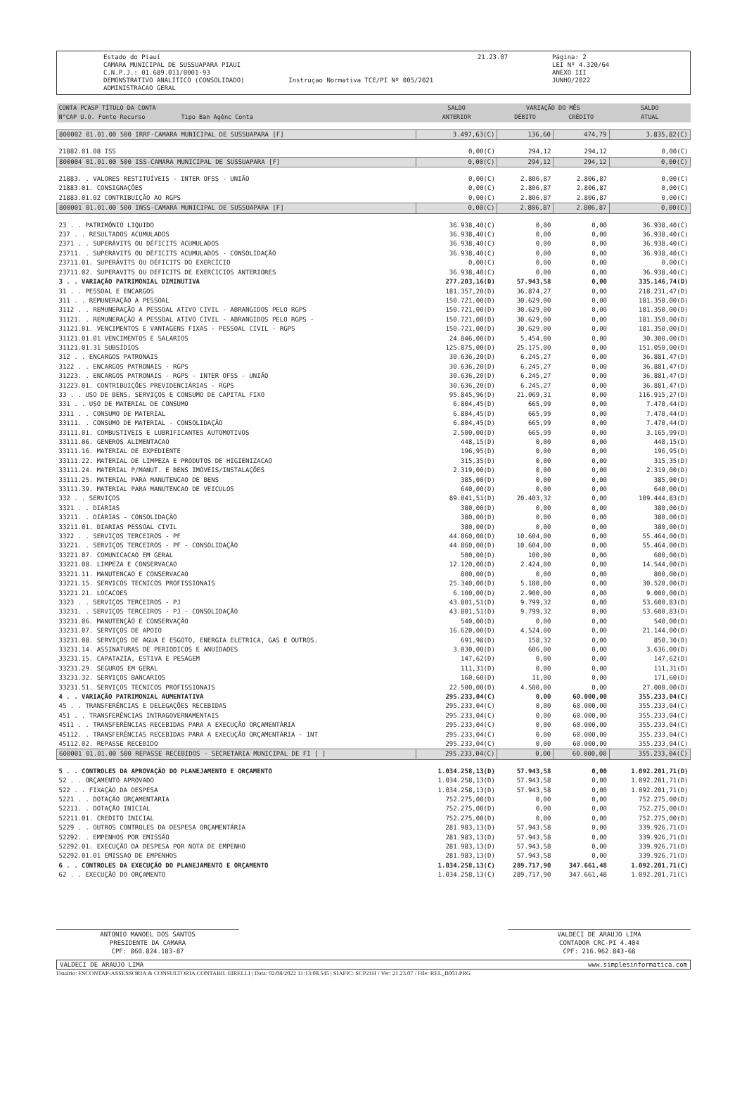Estado do Piauí
CAMARA MUNICIPAL DE SUSSUAPARA PIAUI
C.N.P.J.: 01.689.011/0001-93
DEMONSTRATIVO ANALÍTICO (CONSOLIDADO)
ADMINISTRACAO GERAL
Instruçao Normativa TCE/PI Nº 005/2021
21.23.07 Página: 2
LEI Nº 4.320/64
ANEXO III
JUNHO/2022
| CONTA PCASP TÍTULO DA CONTA N°CAP U.O. Fonte Recurso Tipo Ban Agênc Conta | SALDO ANTERIOR | VARIAÇÃO DO MÊS | | SALDO ATUAL |
| --- | --- | --- | --- | --- |
| | | DÉBITO | CRÉDITO | |
| 800002 01.01.00 500 IRRF-CAMARA MUNICIPAL DE SUSSUAPARA [F] | 3.497,63(C) | 136,60 | 474,79 | 3.835,82(C) |
| 21882.01.08 ISS | 0,00(C) | 294,12 | 294,12 | 0,00(C) |
| 800004 01.01.00 500 ISS-CAMARA MUNICIPAL DE SUSSUAPARA [F] | 0,00(C) | 294,12 | 294,12 | 0,00(C) |
| 21883. . VALORES RESTITUÍVEIS - INTER OFSS - UNIÃO | 0,00(C) | 2.806,87 | 2.806,87 | 0,00(C) |
| 21883.01. CONSIGNAÇÕES | 0,00(C) | 2.806,87 | 2.806,87 | 0,00(C) |
| 21883.01.02 CONTRIBUIÇÃO AO RGPS | 0,00(C) | 2.806,87 | 2.806,87 | 0,00(C) |
| 800001 01.01.00 500 INSS-CAMARA MUNICIPAL DE SUSSUAPARA [F] | 0,00(C) | 2.806,87 | 2.806,87 | 0,00(C) |
| 23 . . PATRIMÔNIO LIQUIDO | 36.938,40(C) | 0,00 | 0,00 | 36.938,40(C) |
| 237 . . RESULTADOS ACUMULADOS | 36.938,40(C) | 0,00 | 0,00 | 36.938,40(C) |
| 2371 . . SUPERÁVITS OU DÉFICITS ACUMULADOS | 36.938,40(C) | 0,00 | 0,00 | 36.938,40(C) |
| 23711. . SUPERÁVITS OU DÉFICITS ACUMULADOS - CONSOLIDAÇÃO | 36.938,40(C) | 0,00 | 0,00 | 36.938,40(C) |
| 23711.01. SUPERÁVITS OU DÉFICITS DO EXERCÍCIO | 0,00(C) | 0,00 | 0,00 | 0,00(C) |
| 23711.02. SUPERAVITS OU DEFICITS DE EXERCICIOS ANTERIORES | 36.938,40(C) | 0,00 | 0,00 | 36.938,40(C) |
| 3 . . VARIAÇÃO PATRIMONIAL DIMINUTIVA | 277.203,16(D) | 57.943,58 | 0,00 | 335.146,74(D) |
| 31 . . PESSOAL E ENCARGOS | 181.357,20(D) | 36.874,27 | 0,00 | 218.231,47(D) |
| 311 . . REMUNERAÇÃO A PESSOAL | 150.721,00(D) | 30.629,00 | 0,00 | 181.350,00(D) |
| 3112 . . REMUNERAÇÃO A PESSOAL ATIVO CIVIL - ABRANGIDOS PELO RGPS | 150.721,00(D) | 30.629,00 | 0,00 | 181.350,00(D) |
| 31121. . REMUNERAÇÃO A PESSOAL ATIVO CIVIL - ABRANGIDOS PELO RGPS - | 150.721,00(D) | 30.629,00 | 0,00 | 181.350,00(D) |
| 31121.01. VENCIMENTOS E VANTAGENS FIXAS - PESSOAL CIVIL - RGPS | 150.721,00(D) | 30.629,00 | 0,00 | 181.350,00(D) |
| 31121.01.01 VENCIMENTOS E SALARIOS | 24.846,00(D) | 5.454,00 | 0,00 | 30.300,00(D) |
| 31121.01.31 SUBSÍDIOS | 125.875,00(D) | 25.175,00 | 0,00 | 151.050,00(D) |
| 312 . . ENCARGOS PATRONAIS | 30.636,20(D) | 6.245,27 | 0,00 | 36.881,47(D) |
| 3122 . . ENCARGOS PATRONAIS - RGPS | 30.636,20(D) | 6.245,27 | 0,00 | 36.881,47(D) |
| 31223. . ENCARGOS PATRONAIS - RGPS - INTER OFSS - UNIÃO | 30.636,20(D) | 6.245,27 | 0,00 | 36.881,47(D) |
| 31223.01. CONTRIBUIÇÕES PREVIDENCIÁRIAS - RGPS | 30.636,20(D) | 6.245,27 | 0,00 | 36.881,47(D) |
| 33 . . USO DE BENS, SERVIÇOS E CONSUMO DE CAPITAL FIXO | 95.845,96(D) | 21.069,31 | 0,00 | 116.915,27(D) |
| 331 . . USO DE MATERIAL DE CONSUMO | 6.804,45(D) | 665,99 | 0,00 | 7.470,44(D) |
| 3311 . . CONSUMO DE MATERIAL | 6.804,45(D) | 665,99 | 0,00 | 7.470,44(D) |
| 33111. . CONSUMO DE MATERIAL - CONSOLIDAÇÃO | 6.804,45(D) | 665,99 | 0,00 | 7.470,44(D) |
| 33111.01. COMBUSTIVEIS E LUBRIFICANTES AUTOMOTIVOS | 2.500,00(D) | 665,99 | 0,00 | 3.165,99(D) |
| 33111.06. GENEROS ALIMENTACAO | 448,15(D) | 0,00 | 0,00 | 448,15(D) |
| 33111.16. MATERIAL DE EXPEDIENTE | 196,95(D) | 0,00 | 0,00 | 196,95(D) |
| 33111.22. MATERIAL DE LIMPEZA E PRODUTOS DE HIGIENIZACAO | 315,35(D) | 0,00 | 0,00 | 315,35(D) |
| 33111.24. MATERIAL P/MANUT. E BENS IMÓVEIS/INSTALAÇÕES | 2.319,00(D) | 0,00 | 0,00 | 2.319,00(D) |
| 33111.25. MATERIAL PARA MANUTENCAO DE BENS | 385,00(D) | 0,00 | 0,00 | 385,00(D) |
| 33111.39. MATERIAL PARA MANUTENCAO DE VEICULOS | 640,00(D) | 0,00 | 0,00 | 640,00(D) |
| 332 . . SERVIÇOS | 89.041,51(D) | 20.403,32 | 0,00 | 109.444,83(D) |
| 3321 . . DIÁRIAS | 380,00(D) | 0,00 | 0,00 | 380,00(D) |
| 33211. . DIÁRIAS - CONSOLIDAÇÃO | 380,00(D) | 0,00 | 0,00 | 380,00(D) |
| 33211.01. DIARIAS PESSOAL CIVIL | 380,00(D) | 0,00 | 0,00 | 380,00(D) |
| 3322 . . SERVIÇOS TERCEIROS - PF | 44.860,00(D) | 10.604,00 | 0,00 | 55.464,00(D) |
| 33221. . SERVIÇOS TERCEIROS - PF - CONSOLIDAÇÃO | 44.860,00(D) | 10.604,00 | 0,00 | 55.464,00(D) |
| 33221.07. COMUNICACAO EM GERAL | 500,00(D) | 100,00 | 0,00 | 600,00(D) |
| 33221.08. LIMPEZA E CONSERVACAO | 12.120,00(D) | 2.424,00 | 0,00 | 14.544,00(D) |
| 33221.11. MANUTENCAO E CONSERVACAO | 800,00(D) | 0,00 | 0,00 | 800,00(D) |
| 33221.15. SERVICOS TECNICOS PROFISSIONAIS | 25.340,00(D) | 5.180,00 | 0,00 | 30.520,00(D) |
| 33221.21. LOCACOES | 6.100,00(D) | 2.900,00 | 0,00 | 9.000,00(D) |
| 3323 . . SERVIÇOS TERCEIROS - PJ | 43.801,51(D) | 9.799,32 | 0,00 | 53.600,83(D) |
| 33231. . SERVIÇOS TERCEIROS - PJ - CONSOLIDAÇÃO | 43.801,51(D) | 9.799,32 | 0,00 | 53.600,83(D) |
| 33231.06. MANUTENÇÃO E CONSERVAÇÃO | 540,00(D) | 0,00 | 0,00 | 540,00(D) |
| 33231.07. SERVIÇOS DE APOIO | 16.620,00(D) | 4.524,00 | 0,00 | 21.144,00(D) |
| 33231.08. SERVIÇOS DE AGUA E ESGOTO, ENERGIA ELETRICA, GAS E OUTROS. | 691,98(D) | 158,32 | 0,00 | 850,30(D) |
| 33231.14. ASSINATURAS DE PERIODICOS E ANUIDADES | 3.030,00(D) | 606,00 | 0,00 | 3.636,00(D) |
| 33231.15. CAPATAZIA, ESTIVA E PESAGEM | 147,62(D) | 0,00 | 0,00 | 147,62(D) |
| 33231.29. SEGUROS EM GERAL | 111,31(D) | 0,00 | 0,00 | 111,31(D) |
| 33231.32. SERVIÇOS BANCARIOS | 160,60(D) | 11,00 | 0,00 | 171,60(D) |
| 33231.51. SERVIÇOS TECNICOS PROFISSIONAIS | 22.500,00(D) | 4.500,00 | 0,00 | 27.000,00(D) |
| 4 . . VARIAÇÃO PATRIMONIAL AUMENTATIVA | 295.233,04(C) | 0,00 | 60.000,00 | 355.233,04(C) |
| 45 . . TRANSFERÊNCIAS E DELEGAÇÕES RECEBIDAS | 295.233,04(C) | 0,00 | 60.000,00 | 355.233,04(C) |
| 451 . . TRANSFERÊNCIAS INTRAGOVERNAMENTAIS | 295.233,04(C) | 0,00 | 60.000,00 | 355.233,04(C) |
| 4511 . . TRANSFERÊNCIAS RECEBIDAS PARA A EXECUÇÃO ORÇAMENTÁRIA | 295.233,04(C) | 0,00 | 60.000,00 | 355.233,04(C) |
| 45112. . TRANSFERÊNCIAS RECEBIDAS PARA A EXECUÇÃO ORÇAMENTÁRIA - INT | 295.233,04(C) | 0,00 | 60.000,00 | 355.233,04(C) |
| 45112.02. REPASSE RECEBIDO | 295.233,04(C) | 0,00 | 60.000,00 | 355.233,04(C) |
| 600001 01.01.00 500 REPASSE RECEBIDOS - SECRETARIA MUNICIPAL DE FI [ ] | 295.233,04(C) | 0,00 | 60.000,00 | 355.233,04(C) |
| 5 . . CONTROLES DA APROVAÇÃO DO PLANEJAMENTO E ORÇAMENTO | 1.034.258,13(D) | 57.943,58 | 0,00 | 1.092.201,71(D) |
| 52 . . ORÇAMENTO APROVADO | 1.034.258,13(D) | 57.943,58 | 0,00 | 1.092.201,71(D) |
| 522 . . FIXAÇÃO DA DESPESA | 1.034.258,13(D) | 57.943,58 | 0,00 | 1.092.201,71(D) |
| 5221 . . DOTAÇÃO ORÇAMENTÁRIA | 752.275,00(D) | 0,00 | 0,00 | 752.275,00(D) |
| 52211. . DOTAÇÃO INICIAL | 752.275,00(D) | 0,00 | 0,00 | 752.275,00(D) |
| 52211.01. CREDITO INICIAL | 752.275,00(D) | 0,00 | 0,00 | 752.275,00(D) |
| 5229 . . OUTROS CONTROLES DA DESPESA ORÇAMENTÁRIA | 281.983,13(D) | 57.943,58 | 0,00 | 339.926,71(D) |
| 52292. . EMPENHOS POR EMISSÃO | 281.983,13(D) | 57.943,58 | 0,00 | 339.926,71(D) |
| 52292.01. EXECUÇÃO DA DESPESA POR NOTA DE EMPENHO | 281.983,13(D) | 57.943,58 | 0,00 | 339.926,71(D) |
| 52292.01.01 EMISSAO DE EMPENHOS | 281.983,13(D) | 57.943,58 | 0,00 | 339.926,71(D) |
| 6 . . CONTROLES DA EXECUÇÃO DO PLANEJAMENTO E ORÇAMENTO | 1.034.258,13(C) | 289.717,90 | 347.661,48 | 1.092.201,71(C) |
| 62 . . EXECUÇÃO DO ORÇAMENTO | 1.034.258,13(C) | 289.717,90 | 347.661,48 | 1.092.201,71(C) |
ANTONIO MANOEL DOS SANTOS
PRESIDENTE DA CAMARA
CPF: 860.824.183-87
VALDECI DE ARAUJO LIMA
CONTADOR CRC-PI 4.404
CPF: 216.962.843-68
VALDECI DE ARAUJO LIMA www.simplesinformatica.com
Usuário: ESCONTAP-ASSESSORIA & CONSULTORIA CONTABIL EIRELLI | Data: 02/08/2022 11:13:08.545 | SIAFIC: SCP21H / Ver: 21.23.07 / File: REL_B003.PRG